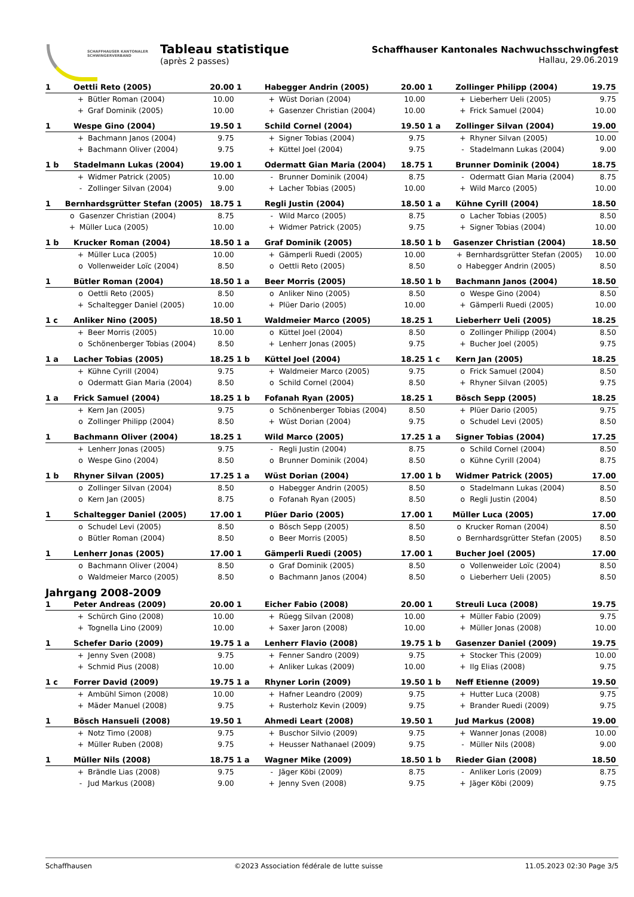SCHAFFHAUSER KANTONALER
SCHWINGERVERBAND
Tableau statistique
(après 2 passes)
Schaffhauser Kantonales Nachwuchsschwingfest
Hallau, 29.06.2019
| 1 | Oettli Reto (2005) | | 20.00 |
| --- | --- | --- | --- |
| | + | Bütler Roman (2004) | 10.00 |
| | + | Graf Dominik (2005) | 10.00 |
| 1 | Habegger Andrin (2005) | | 20.00 |
| --- | --- | --- | --- |
| | + | Wüst Dorian (2004) | 10.00 |
| | + | Gasenzer Christian (2004) | 10.00 |
| 1 | Zollinger Philipp (2004) | | 19.75 |
| --- | --- | --- | --- |
| | + | Lieberherr Ueli (2005) | 9.75 |
| | + | Frick Samuel (2004) | 10.00 |
| 1 | Wespe Gino (2004) | | 19.50 |
| --- | --- | --- | --- |
| | + | Bachmann Janos (2004) | 9.75 |
| | + | Bachmann Oliver (2004) | 9.75 |
| 1 | Schild Cornel (2004) | | 19.50 |
| --- | --- | --- | --- |
| | + | Signer Tobias (2004) | 9.75 |
| | + | Küttel Joel (2004) | 9.75 |
| 1 a | Zollinger Silvan (2004) | | 19.00 |
| --- | --- | --- | --- |
| | + | Rhyner Silvan (2005) | 10.00 |
| | - | Stadelmann Lukas (2004) | 9.00 |
| 1 b | Stadelmann Lukas (2004) | | 19.00 |
| --- | --- | --- | --- |
| | + | Widmer Patrick (2005) | 10.00 |
| | - | Zollinger Silvan (2004) | 9.00 |
| 1 | Odermatt Gian Maria (2004) | | 18.75 |
| --- | --- | --- | --- |
| | - | Brunner Dominik (2004) | 8.75 |
| | + | Lacher Tobias (2005) | 10.00 |
| 1 | Brunner Dominik (2004) | | 18.75 |
| --- | --- | --- | --- |
| | - | Odermatt Gian Maria (2004) | 8.75 |
| | + | Wild Marco (2005) | 10.00 |
| 1 | Bernhardsgrütter Stefan (2005) | | 18.75 |
| --- | --- | --- | --- |
| | o | Gasenzer Christian (2004) | 8.75 |
| | + | Müller Luca (2005) | 10.00 |
| 1 | Regli Justin (2004) | | 18.50 |
| --- | --- | --- | --- |
| | - | Wild Marco (2005) | 8.75 |
| | + | Widmer Patrick (2005) | 9.75 |
| 1 a | Kühne Cyrill (2004) | | 18.50 |
| --- | --- | --- | --- |
| | o | Lacher Tobias (2005) | 8.50 |
| | + | Signer Tobias (2004) | 10.00 |
| 1 b | Krucker Roman (2004) | | 18.50 |
| --- | --- | --- | --- |
| | + | Müller Luca (2005) | 10.00 |
| | o | Vollenweider Loïc (2004) | 8.50 |
| 1 a | Graf Dominik (2005) | | 18.50 |
| --- | --- | --- | --- |
| | + | Gämperli Ruedi (2005) | 10.00 |
| | o | Oettli Reto (2005) | 8.50 |
| 1 b | Gasenzer Christian (2004) | | 18.50 |
| --- | --- | --- | --- |
| | + | Bernhardsgrütter Stefan (2005) | 10.00 |
| | o | Habegger Andrin (2005) | 8.50 |
| 1 | Bütler Roman (2004) | | 18.50 |
| --- | --- | --- | --- |
| | o | Oettli Reto (2005) | 8.50 |
| | + | Schaltegger Daniel (2005) | 10.00 |
| 1 a | Beer Morris (2005) | | 18.50 |
| --- | --- | --- | --- |
| | o | Anliker Nino (2005) | 8.50 |
| | + | Plüer Dario (2005) | 10.00 |
| 1 b | Bachmann Janos (2004) | | 18.50 |
| --- | --- | --- | --- |
| | o | Wespe Gino (2004) | 8.50 |
| | + | Gämperli Ruedi (2005) | 10.00 |
| 1 c | Anliker Nino (2005) | | 18.50 |
| --- | --- | --- | --- |
| | + | Beer Morris (2005) | 10.00 |
| | o | Schönenberger Tobias (2004) | 8.50 |
| 1 | Waldmeier Marco (2005) | | 18.25 |
| --- | --- | --- | --- |
| | o | Küttel Joel (2004) | 8.50 |
| | + | Lenherr Jonas (2005) | 9.75 |
| 1 | Lieberherr Ueli (2005) | | 18.25 |
| --- | --- | --- | --- |
| | o | Zollinger Philipp (2004) | 8.50 |
| | + | Bucher Joel (2005) | 9.75 |
| 1 a | Lacher Tobias (2005) | | 18.25 |
| --- | --- | --- | --- |
| | + | Kühne Cyrill (2004) | 9.75 |
| | o | Odermatt Gian Maria (2004) | 8.50 |
| 1 b | Küttel Joel (2004) | | 18.25 |
| --- | --- | --- | --- |
| | + | Waldmeier Marco (2005) | 9.75 |
| | o | Schild Cornel (2004) | 8.50 |
| 1 c | Kern Jan (2005) | | 18.25 |
| --- | --- | --- | --- |
| | o | Frick Samuel (2004) | 8.50 |
| | + | Rhyner Silvan (2005) | 9.75 |
| 1 a | Frick Samuel (2004) | | 18.25 |
| --- | --- | --- | --- |
| | + | Kern Jan (2005) | 9.75 |
| | o | Zollinger Philipp (2004) | 8.50 |
| 1 b | Fofanah Ryan (2005) | | 18.25 |
| --- | --- | --- | --- |
| | o | Schönenberger Tobias (2004) | 8.50 |
| | + | Wüst Dorian (2004) | 9.75 |
| 1 | Bösch Sepp (2005) | | 18.25 |
| --- | --- | --- | --- |
| | + | Plüer Dario (2005) | 9.75 |
| | o | Schudel Levi (2005) | 8.50 |
| 1 | Bachmann Oliver (2004) | | 18.25 |
| --- | --- | --- | --- |
| | + | Lenherr Jonas (2005) | 9.75 |
| | o | Wespe Gino (2004) | 8.50 |
| 1 | Wild Marco (2005) | | 17.25 |
| --- | --- | --- | --- |
| | - | Regli Justin (2004) | 8.75 |
| | o | Brunner Dominik (2004) | 8.50 |
| 1 a | Signer Tobias (2004) | | 17.25 |
| --- | --- | --- | --- |
| | o | Schild Cornel (2004) | 8.50 |
| | o | Kühne Cyrill (2004) | 8.75 |
| 1 b | Rhyner Silvan (2005) | | 17.25 |
| --- | --- | --- | --- |
| | o | Zollinger Silvan (2004) | 8.50 |
| | o | Kern Jan (2005) | 8.75 |
| 1 a | Wüst Dorian (2004) | | 17.00 |
| --- | --- | --- | --- |
| | o | Habegger Andrin (2005) | 8.50 |
| | o | Fofanah Ryan (2005) | 8.50 |
| 1 b | Widmer Patrick (2005) | | 17.00 |
| --- | --- | --- | --- |
| | o | Stadelmann Lukas (2004) | 8.50 |
| | o | Regli Justin (2004) | 8.50 |
| 1 | Schaltegger Daniel (2005) | | 17.00 |
| --- | --- | --- | --- |
| | o | Schudel Levi (2005) | 8.50 |
| | o | Bütler Roman (2004) | 8.50 |
| 1 | Plüer Dario (2005) | | 17.00 |
| --- | --- | --- | --- |
| | o | Bösch Sepp (2005) | 8.50 |
| | o | Beer Morris (2005) | 8.50 |
| 1 | Müller Luca (2005) | | 17.00 |
| --- | --- | --- | --- |
| | o | Krucker Roman (2004) | 8.50 |
| | o | Bernhardsgrütter Stefan (2005) | 8.50 |
| 1 | Lenherr Jonas (2005) | | 17.00 |
| --- | --- | --- | --- |
| | o | Bachmann Oliver (2004) | 8.50 |
| | o | Waldmeier Marco (2005) | 8.50 |
| 1 | Gämperli Ruedi (2005) | | 17.00 |
| --- | --- | --- | --- |
| | o | Graf Dominik (2005) | 8.50 |
| | o | Bachmann Janos (2004) | 8.50 |
| 1 | Bucher Joel (2005) | | 17.00 |
| --- | --- | --- | --- |
| | o | Vollenweider Loïc (2004) | 8.50 |
| | o | Lieberherr Ueli (2005) | 8.50 |
Jahrgang 2008-2009
| 1 | Peter Andreas (2009) | | 20.00 |
| --- | --- | --- | --- |
| | + | Schürch Gino (2008) | 10.00 |
| | + | Tognella Lino (2009) | 10.00 |
| 1 | Eicher Fabio (2008) | | 20.00 |
| --- | --- | --- | --- |
| | + | Rüegg Silvan (2008) | 10.00 |
| | + | Saxer Jaron (2008) | 10.00 |
| 1 | Streuli Luca (2008) | | 19.75 |
| --- | --- | --- | --- |
| | + | Müller Fabio (2009) | 9.75 |
| | + | Müller Jonas (2008) | 10.00 |
| 1 | Schefer Dario (2009) | | 19.75 |
| --- | --- | --- | --- |
| | + | Jenny Sven (2008) | 9.75 |
| | + | Schmid Pius (2008) | 10.00 |
| 1 a | Lenherr Flavio (2008) | | 19.75 |
| --- | --- | --- | --- |
| | + | Fenner Sandro (2009) | 9.75 |
| | + | Anliker Lukas (2009) | 10.00 |
| 1 b | Gasenzer Daniel (2009) | | 19.75 |
| --- | --- | --- | --- |
| | + | Stocker This (2009) | 10.00 |
| | + | Ilg Elias (2008) | 9.75 |
| 1 c | Forrer David (2009) | | 19.75 |
| --- | --- | --- | --- |
| | + | Ambühl Simon (2008) | 10.00 |
| | + | Mäder Manuel (2008) | 9.75 |
| 1 a | Rhyner Lorin (2009) | | 19.50 |
| --- | --- | --- | --- |
| | + | Hafner Leandro (2009) | 9.75 |
| | + | Rusterholz Kevin (2009) | 9.75 |
| 1 b | Neff Etienne (2009) | | 19.50 |
| --- | --- | --- | --- |
| | + | Hutter Luca (2008) | 9.75 |
| | + | Brander Ruedi (2009) | 9.75 |
| 1 | Bösch Hansueli (2008) | | 19.50 |
| --- | --- | --- | --- |
| | + | Notz Timo (2008) | 9.75 |
| | + | Müller Ruben (2008) | 9.75 |
| 1 | Ahmedi Leart (2008) | | 19.50 |
| --- | --- | --- | --- |
| | + | Buschor Silvio (2009) | 9.75 |
| | + | Heusser Nathanael (2009) | 9.75 |
| 1 | Jud Markus (2008) | | 19.00 |
| --- | --- | --- | --- |
| | + | Wanner Jonas (2008) | 10.00 |
| | - | Müller Nils (2008) | 9.00 |
| 1 | Müller Nils (2008) | | 18.75 |
| --- | --- | --- | --- |
| | + | Brändle Lias (2008) | 9.75 |
| | - | Jud Markus (2008) | 9.00 |
| 1 a | Wagner Mike (2009) | | 18.50 |
| --- | --- | --- | --- |
| | - | Jäger Köbi (2009) | 8.75 |
| | + | Jenny Sven (2008) | 9.75 |
| 1 b | Rieder Gian (2008) | | 18.50 |
| --- | --- | --- | --- |
| | - | Anliker Loris (2009) | 8.75 |
| | + | Jäger Köbi (2009) | 9.75 |
Schaffhausen ©2023 Association fédérale de lutte suisse 11.05.2023 02:30 Page 3/5